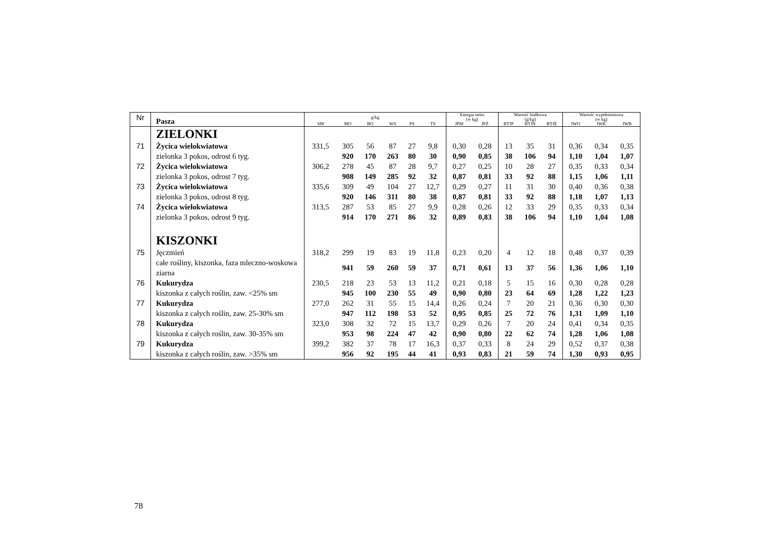| Nr | Pasza | g/kg | | | | | | Energia netto (w kg) | | Wartość białkowa (g/kg) | | | Wartość wypełnieniowa (w kg) | | |
| | | SM | MO | BO | WS | PS | TS | JPM | JPŻ | BTJP | BTJN | BTJE | JWO | JWK | JWB |
| | ZIELONKI | | | | | | | | | | | | | | |
| 71 | Życica wielokwiatowa | 331,5 | 305 | 56 | 87 | 27 | 9,8 | 0,30 | 0,28 | 13 | 35 | 31 | 0,36 | 0,34 | 0,35 |
| | zielonka 3 pokos, odrost 6 tyg. | | 920 | 170 | 263 | 80 | 30 | 0,90 | 0,85 | 38 | 106 | 94 | 1,10 | 1,04 | 1,07 |
| 72 | Życica wielokwiatowa | 306,2 | 278 | 45 | 87 | 28 | 9,7 | 0,27 | 0,25 | 10 | 28 | 27 | 0,35 | 0,33 | 0,34 |
| | zielonka 3 pokos, odrost 7 tyg. | | 908 | 149 | 285 | 92 | 32 | 0,87 | 0,81 | 33 | 92 | 88 | 1,15 | 1,06 | 1,11 |
| 73 | Życica wielokwiatowa | 335,6 | 309 | 49 | 104 | 27 | 12,7 | 0,29 | 0,27 | 11 | 31 | 30 | 0,40 | 0,36 | 0,38 |
| | zielonka 3 pokos, odrost 8 tyg. | | 920 | 146 | 311 | 80 | 38 | 0,87 | 0,81 | 33 | 92 | 88 | 1,18 | 1,07 | 1,13 |
| 74 | Życica wielokwiatowa | 313,5 | 287 | 53 | 85 | 27 | 9,9 | 0,28 | 0,26 | 12 | 33 | 29 | 0,35 | 0,33 | 0,34 |
| | zielonka 3 pokos, odrost 9 tyg. | | 914 | 170 | 271 | 86 | 32 | 0,89 | 0,83 | 38 | 106 | 94 | 1,10 | 1,04 | 1,08 |
| | KISZONKI | | | | | | | | | | | | | | |
| 75 | Jęczmień | 318,2 | 299 | 19 | 83 | 19 | 11,8 | 0,23 | 0,20 | 4 | 12 | 18 | 0,48 | 0,37 | 0,39 |
| | całe rośliny, kiszonka, faza mleczno-woskowa ziarna | | 941 | 59 | 260 | 59 | 37 | 0,71 | 0,61 | 13 | 37 | 56 | 1,36 | 1,06 | 1,10 |
| 76 | Kukurydza | 230,5 | 218 | 23 | 53 | 13 | 11,2 | 0,21 | 0,18 | 5 | 15 | 16 | 0,30 | 0,28 | 0,28 |
| | kiszonka z całych roślin, zaw. <25% sm | | 945 | 100 | 230 | 55 | 49 | 0,90 | 0,80 | 23 | 64 | 69 | 1,28 | 1,22 | 1,23 |
| 77 | Kukurydza | 277,0 | 262 | 31 | 55 | 15 | 14,4 | 0,26 | 0,24 | 7 | 20 | 21 | 0,36 | 0,30 | 0,30 |
| | kiszonka z całych roślin, zaw. 25-30% sm | | 947 | 112 | 198 | 53 | 52 | 0,95 | 0,85 | 25 | 72 | 76 | 1,31 | 1,09 | 1,10 |
| 78 | Kukurydza | 323,0 | 308 | 32 | 72 | 15 | 13,7 | 0,29 | 0,26 | 7 | 20 | 24 | 0,41 | 0,34 | 0,35 |
| | kiszonka z całych roślin, zaw. 30-35% sm | | 953 | 98 | 224 | 47 | 42 | 0,90 | 0,80 | 22 | 62 | 74 | 1,28 | 1,06 | 1,08 |
| 79 | Kukurydza | 399,2 | 382 | 37 | 78 | 17 | 16,3 | 0,37 | 0,33 | 8 | 24 | 29 | 0,52 | 0,37 | 0,38 |
| | kiszonka z całych roślin, zaw. >35% sm | | 956 | 92 | 195 | 44 | 41 | 0,93 | 0,83 | 21 | 59 | 74 | 1,30 | 0,93 | 0,95 |
78